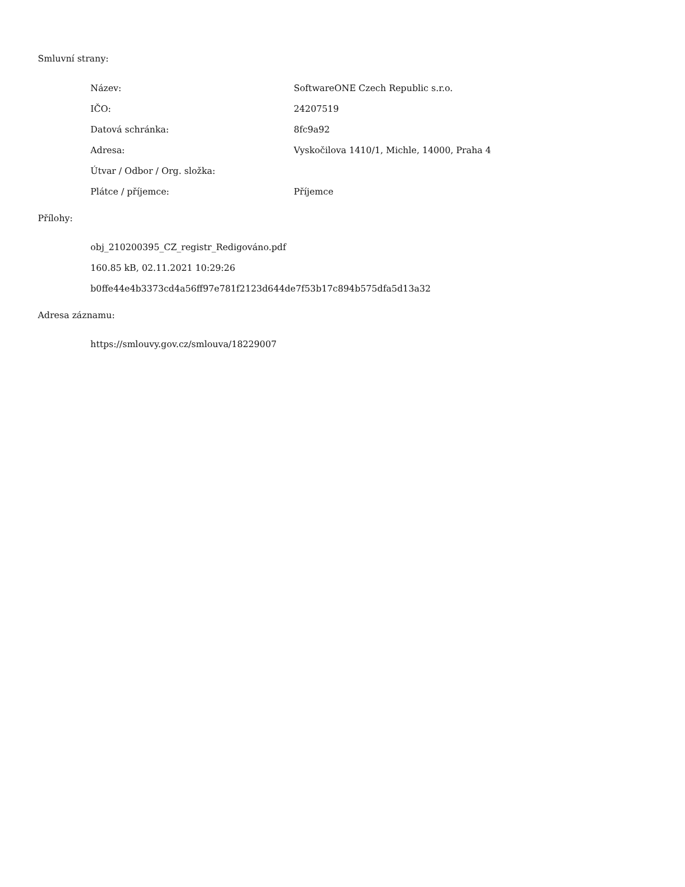Smluvní strany:
| Název: | SoftwareONE Czech Republic s.r.o. |
| IČO: | 24207519 |
| Datová schránka: | 8fc9a92 |
| Adresa: | Vyskočilova 1410/1, Michle, 14000, Praha 4 |
| Útvar / Odbor / Org. složka: | |
| Plátce / příjemce: | Příjemce |
Přílohy:
obj_210200395_CZ_registr_Redigováno.pdf
160.85 kB, 02.11.2021 10:29:26
b0ffe44e4b3373cd4a56ff97e781f2123d644de7f53b17c894b575dfa5d13a32
Adresa záznamu:
https://smlouvy.gov.cz/smlouva/18229007